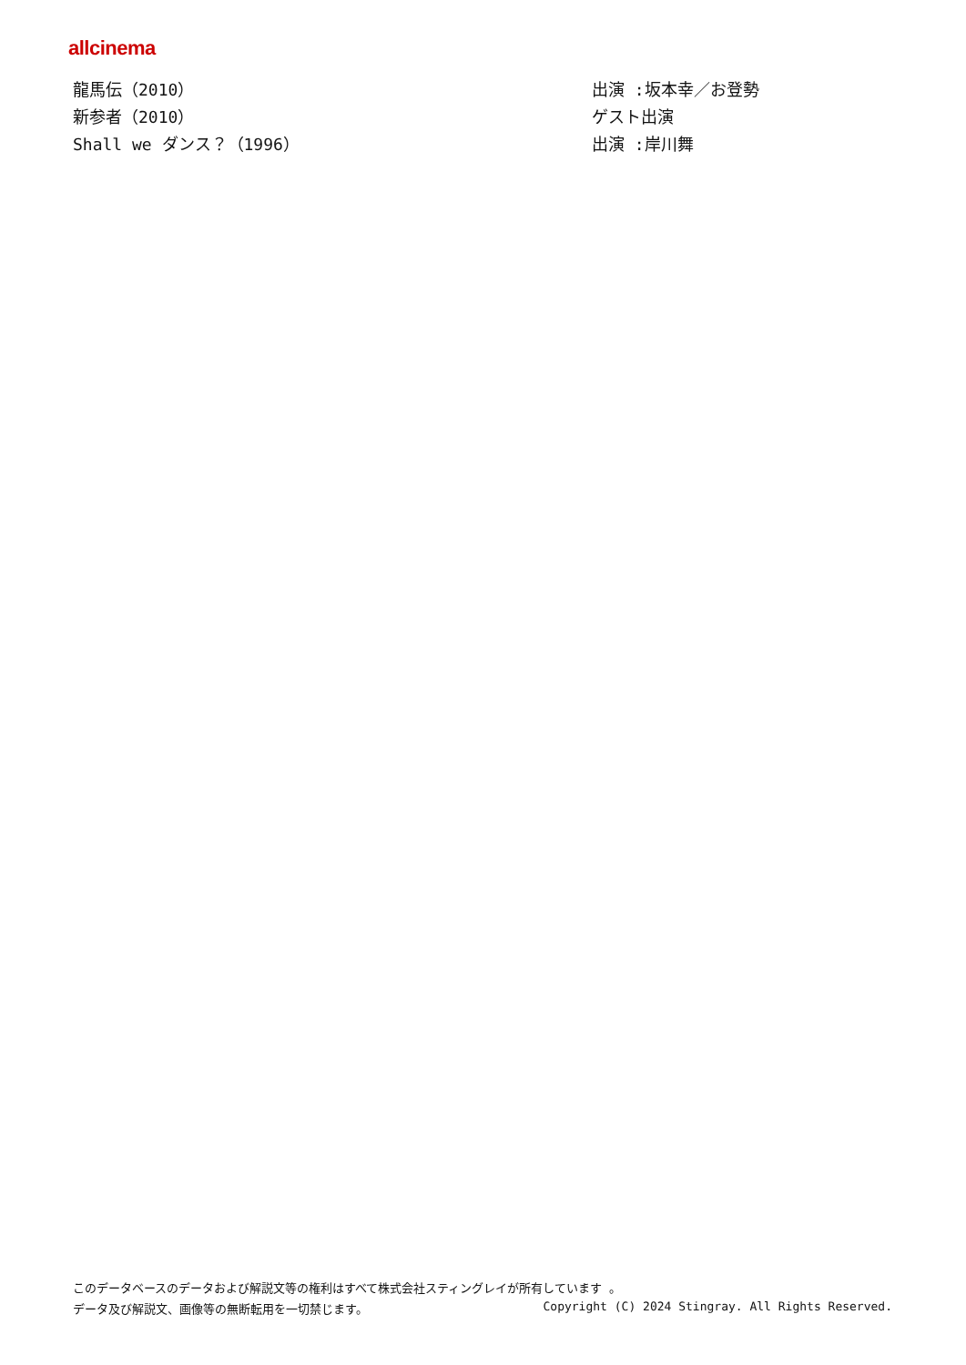allcinema
| 龍馬伝（2010） | 出演 :坂本幸／お登勢 |
| 新参者（2010） | ゲスト出演 |
| Shall we ダンス？（1996） | 出演 :岸川舞 |
このデータベースのデータおよび解説文等の権利はすべて株式会社スティングレイが所有しています 。
データ及び解説文、画像等の無断転用を一切禁じます。 Copyright (C) 2024 Stingray. All Rights Reserved.